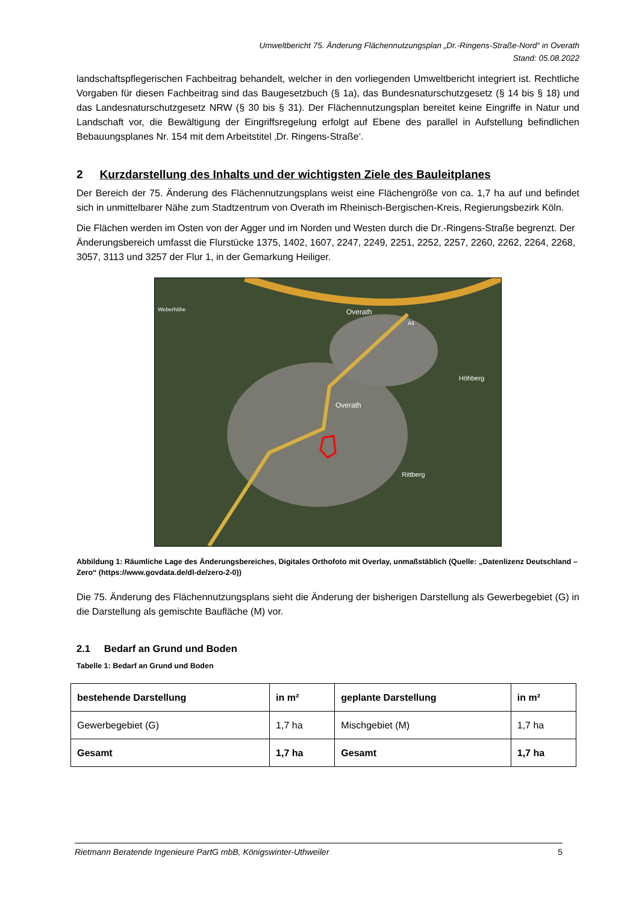Umweltbericht 75. Änderung Flächennutzungsplan „Dr.-Ringens-Straße-Nord“ in Overath
Stand: 05.08.2022
landschaftspflegerischen Fachbeitrag behandelt, welcher in den vorliegenden Umweltbericht integriert ist. Rechtliche Vorgaben für diesen Fachbeitrag sind das Baugesetzbuch (§ 1a), das Bundesnaturschutzgesetz (§ 14 bis § 18) und das Landesnaturschutzgesetz NRW (§ 30 bis § 31). Der Flächennutzungsplan bereitet keine Eingriffe in Natur und Landschaft vor, die Bewältigung der Eingriffsregelung erfolgt auf Ebene des parallel in Aufstellung befindlichen Bebauungsplanes Nr. 154 mit dem Arbeitstitel ‚Dr. Ringens-Straße‘.
2 Kurzdarstellung des Inhalts und der wichtigsten Ziele des Bauleitplanes
Der Bereich der 75. Änderung des Flächennutzungsplans weist eine Flächengröße von ca. 1,7 ha auf und befindet sich in unmittelbarer Nähe zum Stadtzentrum von Overath im Rheinisch-Bergischen-Kreis, Regierungsbezirk Köln.
Die Flächen werden im Osten von der Agger und im Norden und Westen durch die Dr.-Ringens-Straße begrenzt. Der Änderungsbereich umfasst die Flurstücke 1375, 1402, 1607, 2247, 2249, 2251, 2252, 2257, 2260, 2262, 2264, 2268, 3057, 3113 und 3257 der Flur 1, in der Gemarkung Heiliger.
Overath
Overath
Höhberg
Rittberg
Weberhöhe
A4
Abbildung 1: Räumliche Lage des Änderungsbereiches, Digitales Orthofoto mit Overlay, unmaßstäblich (Quelle: „Datenlizenz Deutschland – Zero“ (https://www.govdata.de/dl-de/zero-2-0))
Die 75. Änderung des Flächennutzungsplans sieht die Änderung der bisherigen Darstellung als Gewerbegebiet (G) in die Darstellung als gemischte Baufläche (M) vor.
2.1 Bedarf an Grund und Boden
Tabelle 1: Bedarf an Grund und Boden
| bestehende Darstellung | in m² | geplante Darstellung | in m² |
| --- | --- | --- | --- |
| Gewerbegebiet (G) | 1,7 ha | Mischgebiet (M) | 1,7 ha |
| Gesamt | 1,7 ha | Gesamt | 1,7 ha |
Rietmann Beratende Ingenieure PartG mbB, Königswinter-Uthweiler 5